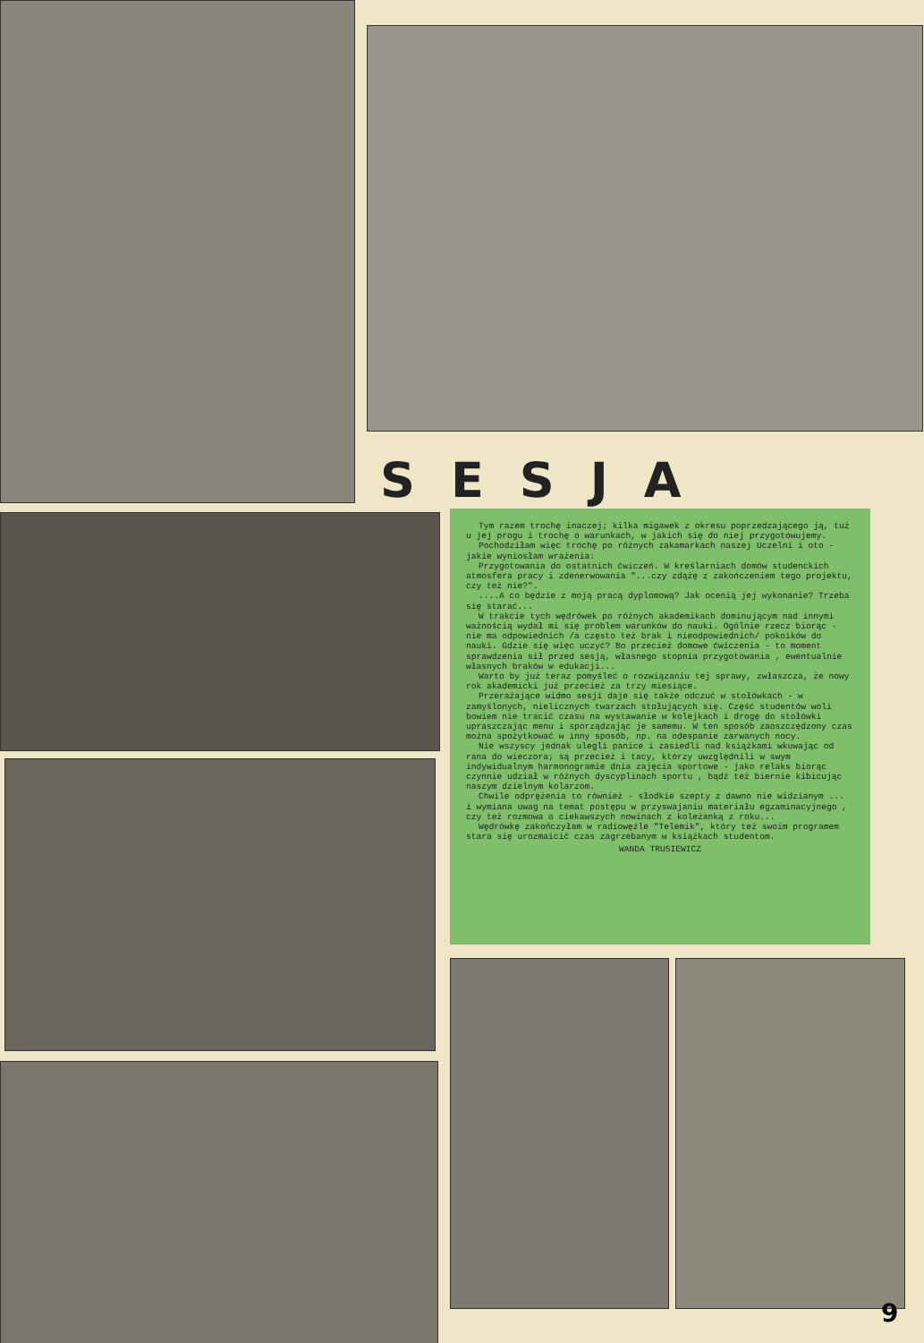SESJA
Tym razem trochę inaczej; kilka migawek z okresu poprzedzającego ją, tuż u jej progu i trochę o warunkach, w jakich się do niej przygotowujemy.
Pochodziłam więc trochę po różnych zakamarkach naszej Uczelni i oto - jakie wyniosłam wrażenia:
Przygotowania do ostatnich ćwiczeń. W kreślarniach domów studenckich atmosfera pracy i zdenerwowania "...czy zdążę z zakończeniem tego projektu, czy też nie?".
....A co będzie z moją pracą dyplomową? Jak ocenią jej wykonanie? Trzeba się starać...
W trakcie tych wędrówek po różnych akademikach dominującym nad innymi ważnością wydał mi się problem warunków do nauki. Ogólnie rzecz biorąc - nie ma odpowiednich /a często też brak i nieodpowiednich/ pokoików do nauki. Gdzie się więc uczyć? Bo przecież domowe ćwiczenia - to moment sprawdzenia sił przed sesją, własnego stopnia przygotowania , ewentualnie własnych braków w edukacji...
Warto by już teraz pomyśleć o rozwiązaniu tej sprawy, zwłaszcza, że nowy rok akademicki już przecież za trzy miesiące.
Przerażające widmo sesji daje się także odczuć w stołówkach - w zamyślonych, nielicznych twarzach stołujących się. Część studentów woli bowiem nie tracić czasu na wystawanie w kolejkach i drogę do stołówki upraszczając menu i sporządzając je samemu. W ten sposób zaoszczędzony czas można spożytkować w inny sposób, np. na odespanie zarwanych nocy.
Nie wszyscy jednak ulegli panice i zasiedli nad książkami wkuwając od rana do wieczora; są przecież i tacy, którzy uwzględnili w swym indywidualnym harmonogramie dnia zajęcia sportowe - jako relaks biorąc czynnie udział w różnych dyscyplinach sportu , bądź też biernie kibicując naszym dzielnym kolarzom.
Chwile odprężenia to również - słodkie szepty z dawno nie widzianym ... i wymiana uwag na temat postępu w przyswajaniu materiału egzaminacyjnego , czy też rozmowa o ciekawszych nowinach z koleżanką z roku...
Wędrówkę zakończyłam w radiowęźle "Telemik", który też swoim programem stara się urozmaicić czas zagrzebanym w książkach studentom.
WANDA TRUSIEWICZ
9